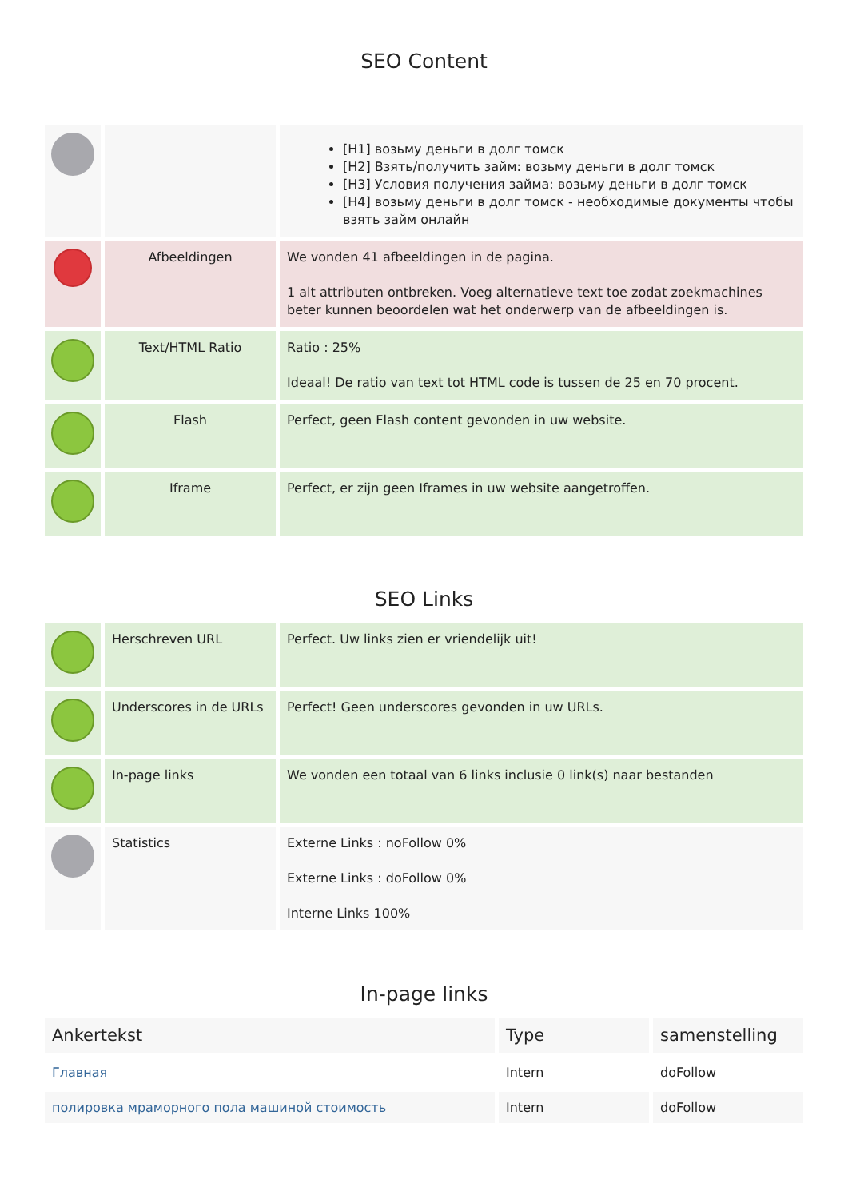SEO Content
| | | [H1] возьму деньги в долг томск [H2] Взять/получить займ: возьму деньги в долг томск [H3] Условия получения займа: возьму деньги в долг томск [H4] возьму деньги в долг томск - необходимые документы чтобы взять займ онлайн |
| | Afbeeldingen | We vonden 41 afbeeldingen in de pagina. 1 alt attributen ontbreken. Voeg alternatieve text toe zodat zoekmachines beter kunnen beoordelen wat het onderwerp van de afbeeldingen is. |
| | Text/HTML Ratio | Ratio : 25% Ideaal! De ratio van text tot HTML code is tussen de 25 en 70 procent. |
| | Flash | Perfect, geen Flash content gevonden in uw website. |
| | Iframe | Perfect, er zijn geen Iframes in uw website aangetroffen. |
SEO Links
| | Herschreven URL | Perfect. Uw links zien er vriendelijk uit! |
| | Underscores in de URLs | Perfect! Geen underscores gevonden in uw URLs. |
| | In-page links | We vonden een totaal van 6 links inclusie 0 link(s) naar bestanden |
| | Statistics | Externe Links : noFollow 0% Externe Links : doFollow 0% Interne Links 100% |
In-page links
| Ankertekst | Type | samenstelling |
| --- | --- | --- |
| Главная | Intern | doFollow |
| полировка мраморного пола машиной стоимость | Intern | doFollow |